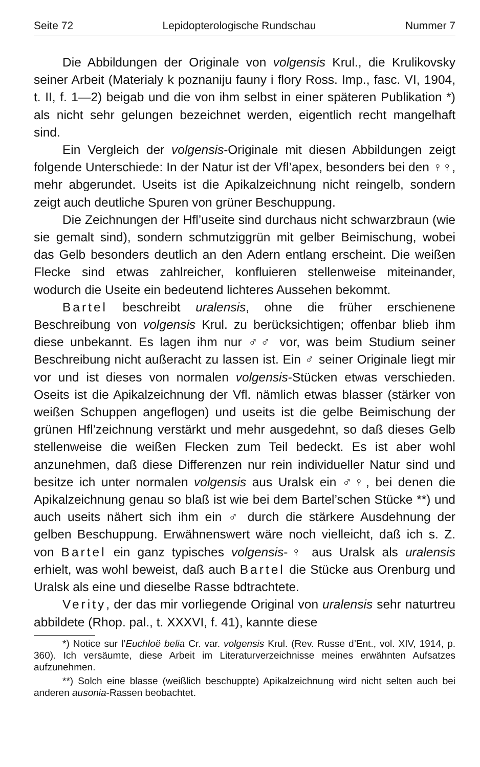Seite 72 Lepidopterologische Rundschau Nummer 7
Die Abbildungen der Originale von volgensis Krul., die Krulikovsky seiner Arbeit (Materialy k poznaniju fauny i flory Ross. Imp., fasc. VI, 1904, t. II, f. 1—2) beigab und die von ihm selbst in einer späteren Publikation *) als nicht sehr gelungen bezeichnet werden, eigentlich recht mangelhaft sind.
Ein Vergleich der volgensis-Originale mit diesen Abbildungen zeigt folgende Unterschiede: In der Natur ist der Vfl’apex, besonders bei den ♀♀, mehr abgerundet. Useits ist die Apikalzeichnung nicht reingelb, sondern zeigt auch deutliche Spuren von grüner Beschuppung.
Die Zeichnungen der Hfl’useite sind durchaus nicht schwarzbraun (wie sie gemalt sind), sondern schmutziggrün mit gelber Beimischung, wobei das Gelb besonders deutlich an den Adern entlang erscheint. Die weißen Flecke sind etwas zahlreicher, konfluieren stellenweise miteinander, wodurch die Useite ein bedeutend lichteres Aussehen bekommt.
Bartel beschreibt uralensis, ohne die früher erschienene Beschreibung von volgensis Krul. zu berücksichtigen; offenbar blieb ihm diese unbekannt. Es lagen ihm nur ♂♂ vor, was beim Studium seiner Beschreibung nicht außeracht zu lassen ist. Ein ♂ seiner Originale liegt mir vor und ist dieses von normalen volgensis-Stücken etwas verschieden. Oseits ist die Apikalzeichnung der Vfl. nämlich etwas blasser (stärker von weißen Schuppen angeflogen) und useits ist die gelbe Beimischung der grünen Hfl’zeichnung verstärkt und mehr ausgedehnt, so daß dieses Gelb stellenweise die weißen Flecken zum Teil bedeckt. Es ist aber wohl anzunehmen, daß diese Differenzen nur rein individueller Natur sind und besitze ich unter normalen volgensis aus Uralsk ein ♂♀, bei denen die Apikalzeichnung genau so blaß ist wie bei dem Bartel’schen Stücke **) und auch useits nähert sich ihm ein ♂ durch die stärkere Ausdehnung der gelben Beschuppung. Erwähnenswert wäre noch vielleicht, daß ich s. Z. von Bartel ein ganz typisches volgensis-♀ aus Uralsk als uralensis erhielt, was wohl beweist, daß auch Bartel die Stücke aus Orenburg und Uralsk als eine und dieselbe Rasse bdtrachtete.
Verity, der das mir vorliegende Original von uralensis sehr naturtreu abbildete (Rhop. pal., t. XXXVI, f. 41), kannte diese
*) Notice sur l’Euchloë belia Cr. var. volgensis Krul. (Rev. Russe d’Ent., vol. XIV, 1914, p. 360). Ich versäumte, diese Arbeit im Literaturverzeichnisse meines erwähnten Aufsatzes aufzunehmen.
**) Solch eine blasse (weißlich beschuppte) Apikalzeichnung wird nicht selten auch bei anderen ausonia-Rassen beobachtet.